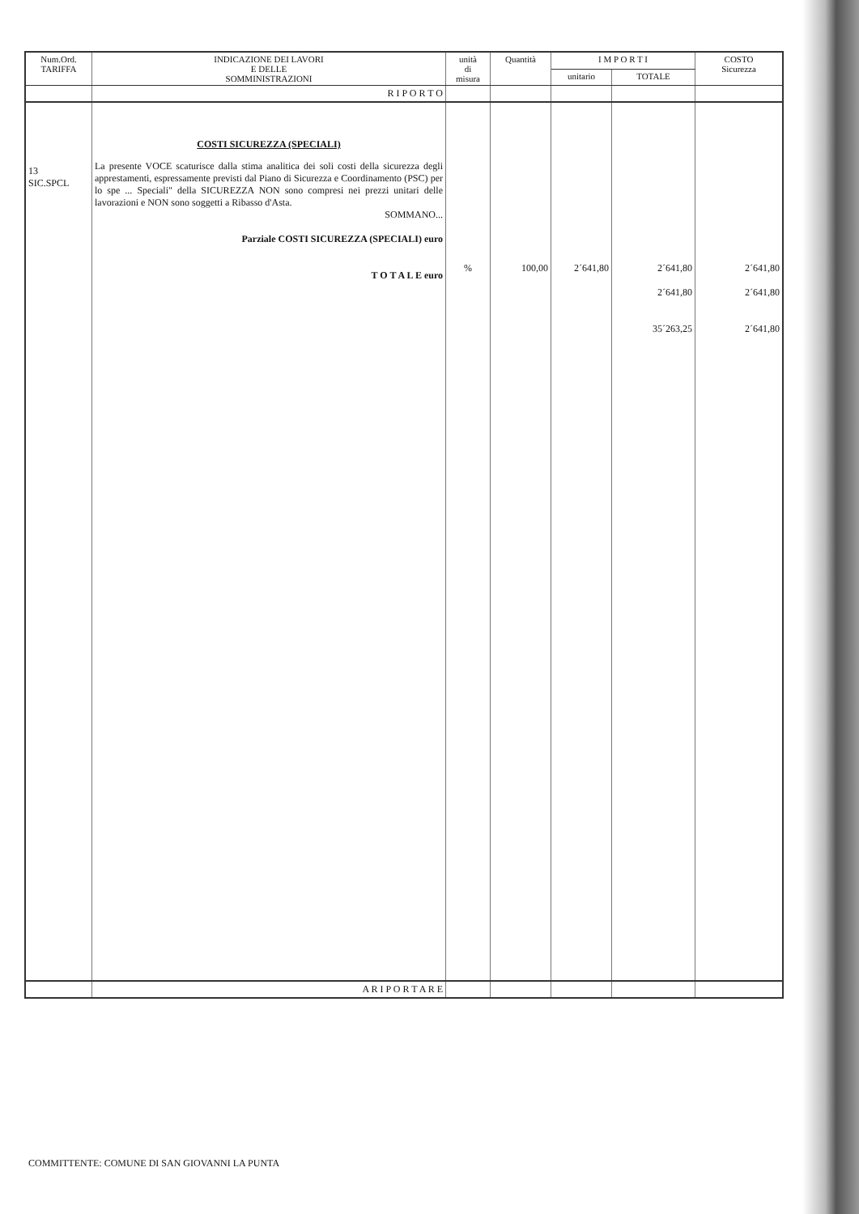| Num.Ord. TARIFFA | INDICAZIONE DEI LAVORI E DELLE SOMMINISTRAZIONI | unità di misura | Quantità | I M P O R T I | | COSTO Sicurezza |
| --- | --- | --- | --- | --- | --- | --- |
| | | | | unitario | TOTALE | |
| | R I P O R T O | | | | | |
| 13 SIC.SPCL | COSTI SICUREZZA (SPECIALI) La presente VOCE scaturisce dalla stima analitica dei soli costi della sicurezza degli apprestamenti, espressamente previsti dal Piano di Sicurezza e Coordinamento (PSC) per lo spe ... Speciali" della SICUREZZA NON sono compresi nei prezzi unitari delle lavorazioni e NON sono soggetti a Ribasso d'Asta. SOMMANO... Parziale COSTI SICUREZZA (SPECIALI) euro T O T A L E euro | % | 100,00 | 2´641,80 | 2´641,80 2´641,80 35´263,25 | 2´641,80 2´641,80 2´641,80 |
| | A R I P O R T A R E | | | | | |
COMMITTENTE: COMUNE DI SAN GIOVANNI LA PUNTA